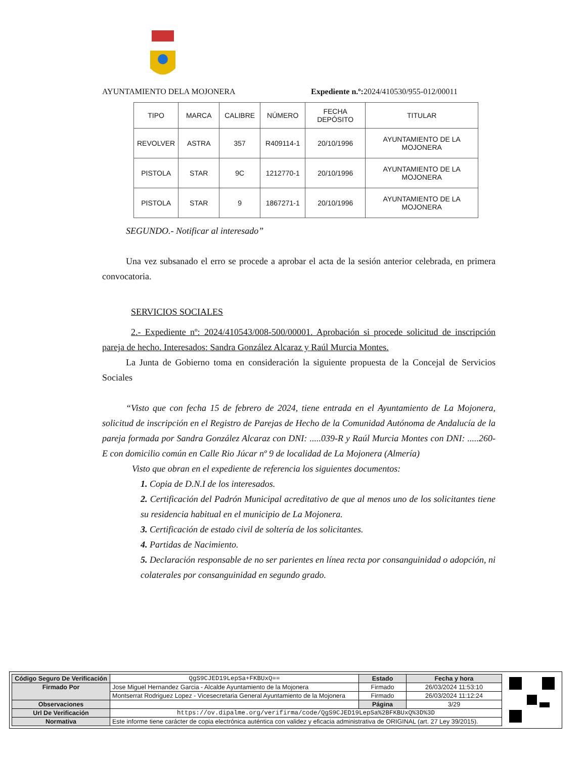AYUNTAMIENTO DELA MOJONERA
Expediente n.º: 2024/410530/955-012/00011
| TIPO | MARCA | CALIBRE | NÚMERO | FECHA DEPÓSITO | TITULAR |
| --- | --- | --- | --- | --- | --- |
| REVOLVER | ASTRA | 357 | R409114-1 | 20/10/1996 | AYUNTAMIENTO DE LA MOJONERA |
| PISTOLA | STAR | 9C | 1212770-1 | 20/10/1996 | AYUNTAMIENTO DE LA MOJONERA |
| PISTOLA | STAR | 9 | 1867271-1 | 20/10/1996 | AYUNTAMIENTO DE LA MOJONERA |
SEGUNDO.- Notificar al interesado”
Una vez subsanado el erro se procede a aprobar el acta de la sesión anterior celebrada, en primera convocatoria.
SERVICIOS SOCIALES
2.- Expediente nº: 2024/410543/008-500/00001. Aprobación si procede solicitud de inscripción pareja de hecho. Interesados: Sandra González Alcaraz y Raúl Murcia Montes.
La Junta de Gobierno toma en consideración la siguiente propuesta de la Concejal de Servicios Sociales
“Visto que con fecha 15 de febrero de 2024, tiene entrada en el Ayuntamiento de La Mojonera, solicitud de inscripción en el Registro de Parejas de Hecho de la Comunidad Autónoma de Andalucía de la pareja formada por Sandra González Alcaraz con DNI: .....039-R y Raúl Murcia Montes con DNI: .....260-E con domicilio común en Calle Rio Júcar nº 9 de localidad de La Mojonera (Almería)
Visto que obran en el expediente de referencia los siguientes documentos:
1. Copia de D.N.I de los interesados.
2. Certificación del Padrón Municipal acreditativo de que al menos uno de los solicitantes tiene su residencia habitual en el municipio de La Mojonera.
3. Certificación de estado civil de soltería de los solicitantes.
4. Partidas de Nacimiento.
5. Declaración responsable de no ser parientes en línea recta por consanguinidad o adopción, ni colaterales por consanguinidad en segundo grado.
| Código Seguro De Verificación | QgS9CJED19LepSa+FKBUxQ== | Estado | Fecha y hora |
| Firmado Por | Jose Miguel Hernandez Garcia - Alcalde Ayuntamiento de la Mojonera | Firmado | 26/03/2024 11:53:10 |
| | Montserrat Rodriguez Lopez - Vicesecretaria General Ayuntamiento de la Mojonera | Firmado | 26/03/2024 11:12:24 |
| Observaciones | | Página | 3/29 |
| Url De Verificación | https://ov.dipalme.org/verifirma/code/QgS9CJED19LepSa%2BFKBUxQ%3D%3D | | |
| Normativa | Este informe tiene carácter de copia electrónica auténtica con validez y eficacia administrativa de ORIGINAL (art. 27 Ley 39/2015). | | |